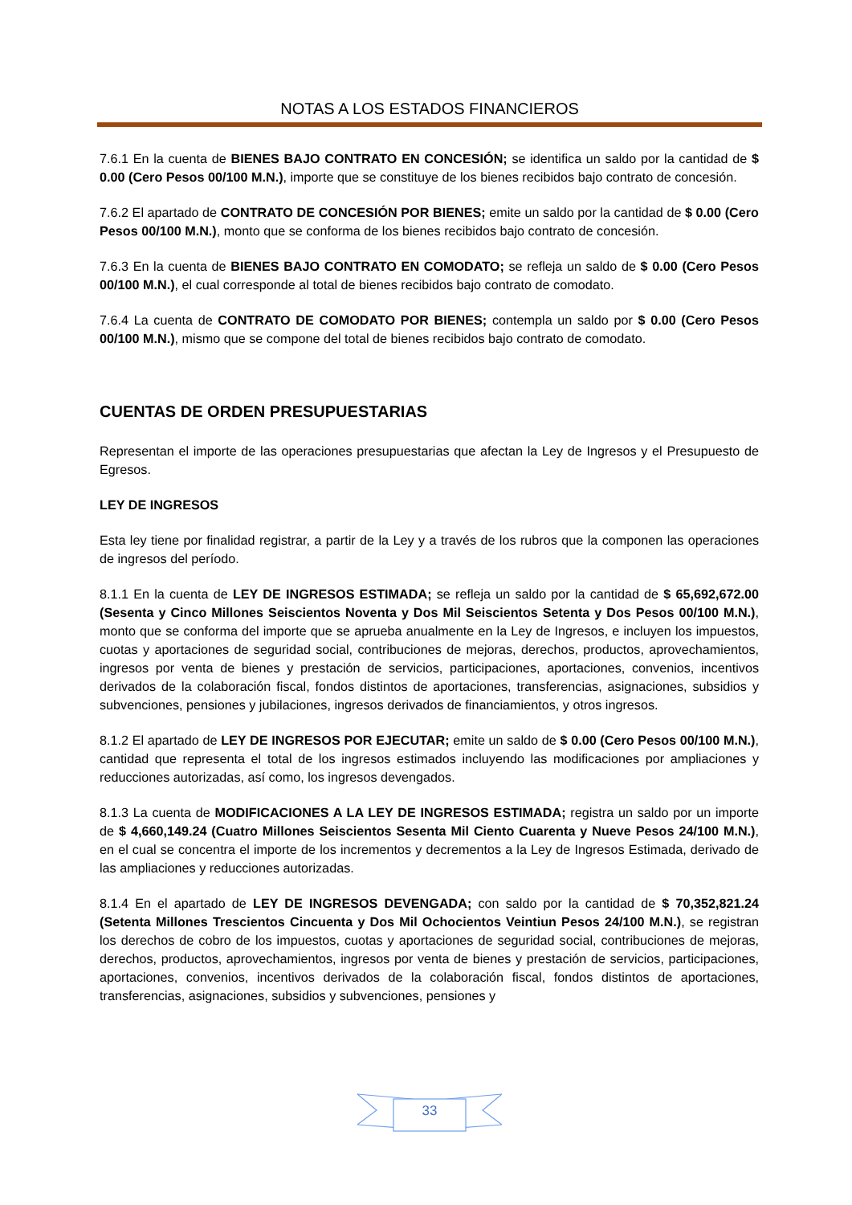NOTAS A LOS ESTADOS FINANCIEROS
7.6.1 En la cuenta de BIENES BAJO CONTRATO EN CONCESIÓN; se identifica un saldo por la cantidad de $ 0.00 (Cero Pesos 00/100 M.N.), importe que se constituye de los bienes recibidos bajo contrato de concesión.
7.6.2 El apartado de CONTRATO DE CONCESIÓN POR BIENES; emite un saldo por la cantidad de $ 0.00 (Cero Pesos 00/100 M.N.), monto que se conforma de los bienes recibidos bajo contrato de concesión.
7.6.3 En la cuenta de BIENES BAJO CONTRATO EN COMODATO; se refleja un saldo de $ 0.00 (Cero Pesos 00/100 M.N.), el cual corresponde al total de bienes recibidos bajo contrato de comodato.
7.6.4 La cuenta de CONTRATO DE COMODATO POR BIENES; contempla un saldo por $ 0.00 (Cero Pesos 00/100 M.N.), mismo que se compone del total de bienes recibidos bajo contrato de comodato.
CUENTAS DE ORDEN PRESUPUESTARIAS
Representan el importe de las operaciones presupuestarias que afectan la Ley de Ingresos y el Presupuesto de Egresos.
LEY DE INGRESOS
Esta ley tiene por finalidad registrar, a partir de la Ley y a través de los rubros que la componen las operaciones de ingresos del período.
8.1.1 En la cuenta de LEY DE INGRESOS ESTIMADA; se refleja un saldo por la cantidad de $ 65,692,672.00 (Sesenta y Cinco Millones Seiscientos Noventa y Dos Mil Seiscientos Setenta y Dos Pesos 00/100 M.N.), monto que se conforma del importe que se aprueba anualmente en la Ley de Ingresos, e incluyen los impuestos, cuotas y aportaciones de seguridad social, contribuciones de mejoras, derechos, productos, aprovechamientos, ingresos por venta de bienes y prestación de servicios, participaciones, aportaciones, convenios, incentivos derivados de la colaboración fiscal, fondos distintos de aportaciones, transferencias, asignaciones, subsidios y subvenciones, pensiones y jubilaciones, ingresos derivados de financiamientos, y otros ingresos.
8.1.2 El apartado de LEY DE INGRESOS POR EJECUTAR; emite un saldo de $ 0.00 (Cero Pesos 00/100 M.N.), cantidad que representa el total de los ingresos estimados incluyendo las modificaciones por ampliaciones y reducciones autorizadas, así como, los ingresos devengados.
8.1.3 La cuenta de MODIFICACIONES A LA LEY DE INGRESOS ESTIMADA; registra un saldo por un importe de $ 4,660,149.24 (Cuatro Millones Seiscientos Sesenta Mil Ciento Cuarenta y Nueve Pesos 24/100 M.N.), en el cual se concentra el importe de los incrementos y decrementos a la Ley de Ingresos Estimada, derivado de las ampliaciones y reducciones autorizadas.
8.1.4 En el apartado de LEY DE INGRESOS DEVENGADA; con saldo por la cantidad de $ 70,352,821.24 (Setenta Millones Trescientos Cincuenta y Dos Mil Ochocientos Veintiun Pesos 24/100 M.N.), se registran los derechos de cobro de los impuestos, cuotas y aportaciones de seguridad social, contribuciones de mejoras, derechos, productos, aprovechamientos, ingresos por venta de bienes y prestación de servicios, participaciones, aportaciones, convenios, incentivos derivados de la colaboración fiscal, fondos distintos de aportaciones, transferencias, asignaciones, subsidios y subvenciones, pensiones y
33